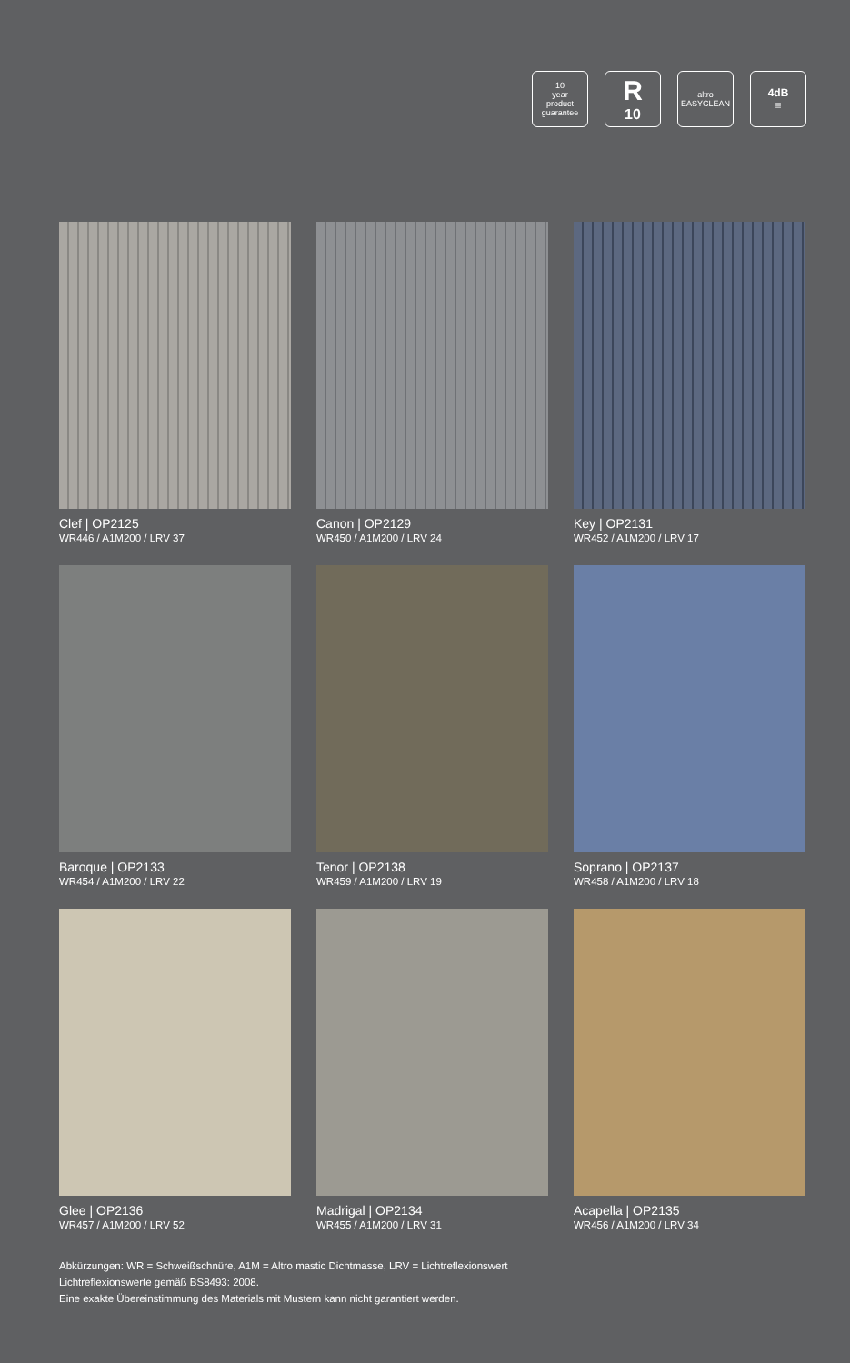10
year
product guarantee
R<sub>10</sub>
altro
EASYCLEAN
4dB
≡
Clef | OP2125
WR446 / A1M200 / LRV 37
Canon | OP2129
WR450 / A1M200 / LRV 24
Key | OP2131
WR452 / A1M200 / LRV 17
Baroque | OP2133
WR454 / A1M200 / LRV 22
Tenor | OP2138
WR459 / A1M200 / LRV 19
Soprano | OP2137
WR458 / A1M200 / LRV 18
Glee | OP2136
WR457 / A1M200 / LRV 52
Madrigal | OP2134
WR455 / A1M200 / LRV 31
Acapella | OP2135
WR456 / A1M200 / LRV 34
Abkürzungen: WR = Schweißschnüre, A1M = Altro mastic Dichtmasse, LRV = Lichtreflexionswert
Lichtreflexionswerte gemäß BS8493: 2008.
Eine exakte Übereinstimmung des Materials mit Mustern kann nicht garantiert werden.